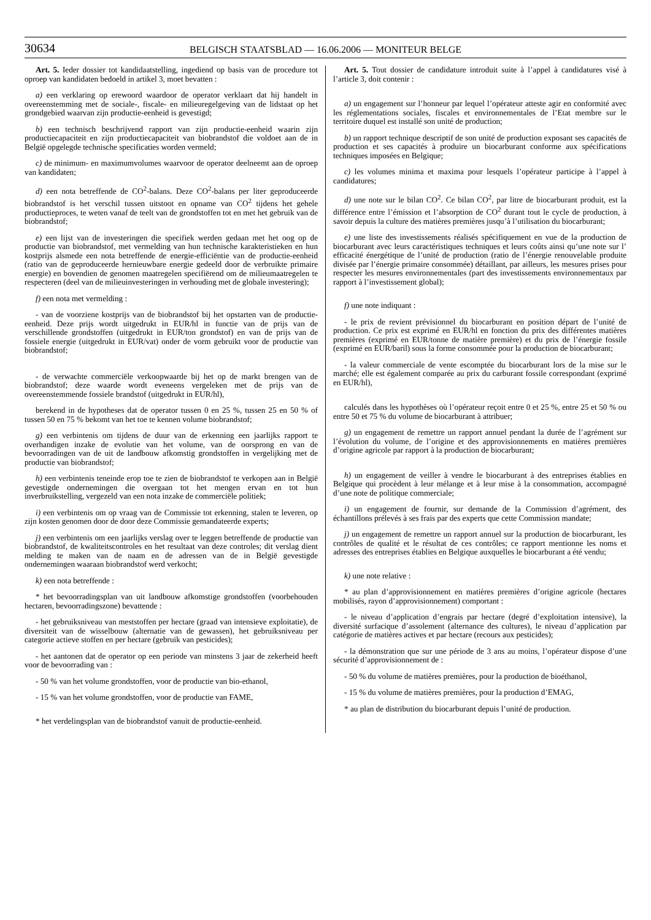30634
BELGISCH STAATSBLAD — 16.06.2006 — MONITEUR BELGE
Art. 5. Ieder dossier tot kandidaatstelling, ingediend op basis van de procedure tot oproep van kandidaten bedoeld in artikel 3, moet bevatten :
a) een verklaring op erewoord waardoor de operator verklaart dat hij handelt in overeenstemming met de sociale-, fiscale- en milieuregelgeving van de lidstaat op het grondgebied waarvan zijn productie-eenheid is gevestigd;
b) een technisch beschrijvend rapport van zijn productie-eenheid waarin zijn productiecapaciteit en zijn productiecapaciteit van biobrandstof die voldoet aan de in België opgelegde technische specificaties worden vermeld;
c) de minimum- en maximumvolumes waarvoor de operator deelneemt aan de oproep van kandidaten;
d) een nota betreffende de CO<sup>2</sup>-balans. Deze CO<sup>2</sup>-balans per liter geproduceerde biobrandstof is het verschil tussen uitstoot en opname van CO<sup>2</sup> tijdens het gehele productieproces, te weten vanaf de teelt van de grondstoffen tot en met het gebruik van de biobrandstof;
e) een lijst van de investeringen die specifiek werden gedaan met het oog op de productie van biobrandstof, met vermelding van hun technische karakteristieken en hun kostprijs alsmede een nota betreffende de energie-efficiëntie van de productie-eenheid (ratio van de geproduceerde hernieuwbare energie gedeeld door de verbruikte primaire energie) en bovendien de genomen maatregelen specifiërend om de milieumaatregelen te respecteren (deel van de milieuinvesteringen in verhouding met de globale investering);
f) een nota met vermelding :
- van de voorziene kostprijs van de biobrandstof bij het opstarten van de productie-eenheid. Deze prijs wordt uitgedrukt in EUR/hl in functie van de prijs van de verschillende grondstoffen (uitgedrukt in EUR/ton grondstof) en van de prijs van de fossiele energie (uitgedrukt in EUR/vat) onder de vorm gebruikt voor de productie van biobrandstof;
- de verwachte commerciële verkoopwaarde bij het op de markt brengen van de biobrandstof; deze waarde wordt eveneens vergeleken met de prijs van de overeenstemmende fossiele brandstof (uitgedrukt in EUR/hl),
berekend in de hypotheses dat de operator tussen 0 en 25 %, tussen 25 en 50 % of tussen 50 en 75 % bekomt van het toe te kennen volume biobrandstof;
g) een verbintenis om tijdens de duur van de erkenning een jaarlijks rapport te overhandigen inzake de evolutie van het volume, van de oorsprong en van de bevoorradingen van de uit de landbouw afkomstig grondstoffen in vergelijking met de productie van biobrandstof;
h) een verbintenis teneinde erop toe te zien de biobrandstof te verkopen aan in België gevestigde ondernemingen die overgaan tot het mengen ervan en tot hun inverbruikstelling, vergezeld van een nota inzake de commerciële politiek;
i) een verbintenis om op vraag van de Commissie tot erkenning, stalen te leveren, op zijn kosten genomen door de door deze Commissie gemandateerde experts;
j) een verbintenis om een jaarlijks verslag over te leggen betreffende de productie van biobrandstof, de kwaliteitscontroles en het resultaat van deze controles; dit verslag dient melding te maken van de naam en de adressen van de in België gevestigde ondernemingen waaraan biobrandstof werd verkocht;
k) een nota betreffende :
* het bevoorradingsplan van uit landbouw afkomstige grondstoffen (voorbehouden hectaren, bevoorradingszone) bevattende :
- het gebruiksniveau van meststoffen per hectare (graad van intensieve exploitatie), de diversiteit van de wisselbouw (alternatie van de gewassen), het gebruiksniveau per categorie actieve stoffen en per hectare (gebruik van pesticides);
- het aantonen dat de operator op een periode van minstens 3 jaar de zekerheid heeft voor de bevoorrading van :
- 50 % van het volume grondstoffen, voor de productie van bio-ethanol,
- 15 % van het volume grondstoffen, voor de productie van FAME,
* het verdelingsplan van de biobrandstof vanuit de productie-eenheid.
Art. 5. Tout dossier de candidature introduit suite à l’appel à candidatures visé à l’article 3, doit contenir :
a) un engagement sur l’honneur par lequel l’opérateur atteste agir en conformité avec les réglementations sociales, fiscales et environnementales de l’Etat membre sur le territoire duquel est installé son unité de production;
b) un rapport technique descriptif de son unité de production exposant ses capacités de production et ses capacités à produire un biocarburant conforme aux spécifications techniques imposées en Belgique;
c) les volumes minima et maxima pour lesquels l’opérateur participe à l’appel à candidatures;
d) une note sur le bilan CO<sup>2</sup>. Ce bilan CO<sup>2</sup>, par litre de biocarburant produit, est la différence entre l’émission et l’absorption de CO<sup>2</sup> durant tout le cycle de production, à savoir depuis la culture des matières premières jusqu’à l’utilisation du biocarburant;
e) une liste des investissements réalisés spécifiquement en vue de la production de biocarburant avec leurs caractéristiques techniques et leurs coûts ainsi qu’une note sur l’ efficacité énergétique de l’unité de production (ratio de l’énergie renouvelable produite divisée par l’énergie primaire consommée) détaillant, par ailleurs, les mesures prises pour respecter les mesures environnementales (part des investissements environnementaux par rapport à l’investissement global);
f) une note indiquant :
- le prix de revient prévisionnel du biocarburant en position départ de l’unité de production. Ce prix est exprimé en EUR/hl en fonction du prix des différentes matières premières (exprimé en EUR/tonne de matière première) et du prix de l’énergie fossile (exprimé en EUR/baril) sous la forme consommée pour la production de biocarburant;
- la valeur commerciale de vente escomptée du biocarburant lors de la mise sur le marché; elle est également comparée au prix du carburant fossile correspondant (exprimé en EUR/hl),
calculés dans les hypothèses où l’opérateur reçoit entre 0 et 25 %, entre 25 et 50 % ou entre 50 et 75 % du volume de biocarburant à attribuer;
g) un engagement de remettre un rapport annuel pendant la durée de l’agrément sur l’évolution du volume, de l’origine et des approvisionnements en matières premières d’origine agricole par rapport à la production de biocarburant;
h) un engagement de veiller à vendre le biocarburant à des entreprises établies en Belgique qui procèdent à leur mélange et à leur mise à la consommation, accompagné d’une note de politique commerciale;
i) un engagement de fournir, sur demande de la Commission d’agrément, des échantillons prélevés à ses frais par des experts que cette Commission mandate;
j) un engagement de remettre un rapport annuel sur la production de biocarburant, les contrôles de qualité et le résultat de ces contrôles; ce rapport mentionne les noms et adresses des entreprises établies en Belgique auxquelles le biocarburant a été vendu;
k) une note relative :
* au plan d’approvisionnement en matières premières d’origine agricole (hectares mobilisés, rayon d’approvisionnement) comportant :
- le niveau d’application d’engrais par hectare (degré d’exploitation intensive), la diversité surfacique d’assolement (alternance des cultures), le niveau d’application par catégorie de matières actives et par hectare (recours aux pesticides);
- la démonstration que sur une période de 3 ans au moins, l’opérateur dispose d’une sécurité d’approvisionnement de :
- 50 % du volume de matières premières, pour la production de bioéthanol,
- 15 % du volume de matières premières, pour la production d’EMAG,
* au plan de distribution du biocarburant depuis l’unité de production.